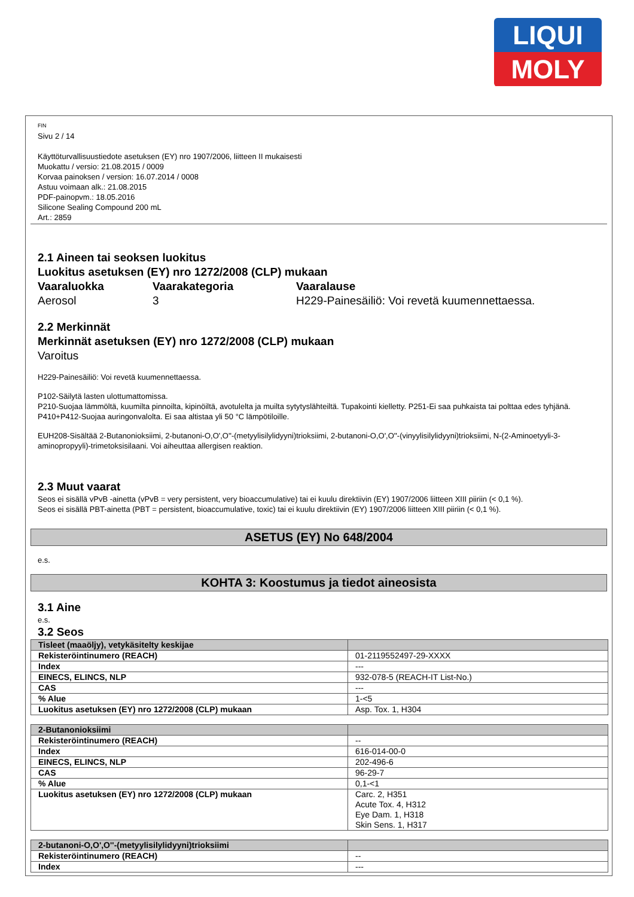LIQUI
MOLY
FIN
Sivu 2 / 14
Käyttöturvallisuustiedote asetuksen (EY) nro 1907/2006, liitteen II mukaisesti
Muokattu / versio: 21.08.2015 / 0009
Korvaa painoksen / version: 16.07.2014 / 0008
Astuu voimaan alk.: 21.08.2015
PDF-painopvm.: 18.05.2016
Silicone Sealing Compound 200 mL
Art.: 2859
2.1 Aineen tai seoksen luokitus
Luokitus asetuksen (EY) nro 1272/2008 (CLP) mukaan
Vaaraluokka Vaarakategoria Vaaralause Aerosol 3 H229-Painesäiliö: Voi revetä kuumennettaessa.
2.2 Merkinnät
Merkinnät asetuksen (EY) nro 1272/2008 (CLP) mukaan
Varoitus
H229-Painesäiliö: Voi revetä kuumennettaessa.
P102-Säilytä lasten ulottumattomissa.
P210-Suojaa lämmöltä, kuumilta pinnoilta, kipinöiltä, avotulelta ja muilta sytytyslähteiltä. Tupakointi kielletty. P251-Ei saa puhkaista tai polttaa edes tyhjänä.
P410+P412-Suojaa auringonvalolta. Ei saa altistaa yli 50 °C lämpötiloille.
EUH208-Sisältää 2-Butanonioksiimi, 2-butanoni-O,O',O''-(metyylisilylidyyni)trioksiimi, 2-butanoni-O,O',O''-(vinyylisilylidyyni)trioksiimi, N-(2-Aminoetyyli-3-aminopropyyli)-trimetoksisilaani. Voi aiheuttaa allergisen reaktion.
2.3 Muut vaarat
Seos ei sisällä vPvB -ainetta (vPvB = very persistent, very bioaccumulative) tai ei kuulu direktiivin (EY) 1907/2006 liitteen XIII piiriin (< 0,1 %).
Seos ei sisällä PBT-ainetta (PBT = persistent, bioaccumulative, toxic) tai ei kuulu direktiivin (EY) 1907/2006 liitteen XIII piiriin (< 0,1 %).
ASETUS (EY) No 648/2004
e.s.
KOHTA 3: Koostumus ja tiedot aineosista
3.1 Aine
e.s.
3.2 Seos
| Tisleet (maaöljy), vetykäsitelty keskijae | |
| Rekisteröintinumero (REACH) | 01-2119552497-29-XXXX |
| Index | --- |
| EINECS, ELINCS, NLP | 932-078-5 (REACH-IT List-No.) |
| CAS | --- |
| % Alue | 1-<5 |
| Luokitus asetuksen (EY) nro 1272/2008 (CLP) mukaan | Asp. Tox. 1, H304 |
| 2-Butanonioksiimi | |
| Rekisteröintinumero (REACH) | -- |
| Index | 616-014-00-0 |
| EINECS, ELINCS, NLP | 202-496-6 |
| CAS | 96-29-7 |
| % Alue | 0,1-<1 |
| Luokitus asetuksen (EY) nro 1272/2008 (CLP) mukaan | Carc. 2, H351 Acute Tox. 4, H312 Eye Dam. 1, H318 Skin Sens. 1, H317 |
| 2-butanoni-O,O',O''-(metyylisilylidyyni)trioksiimi | |
| Rekisteröintinumero (REACH) | -- |
| Index | --- |